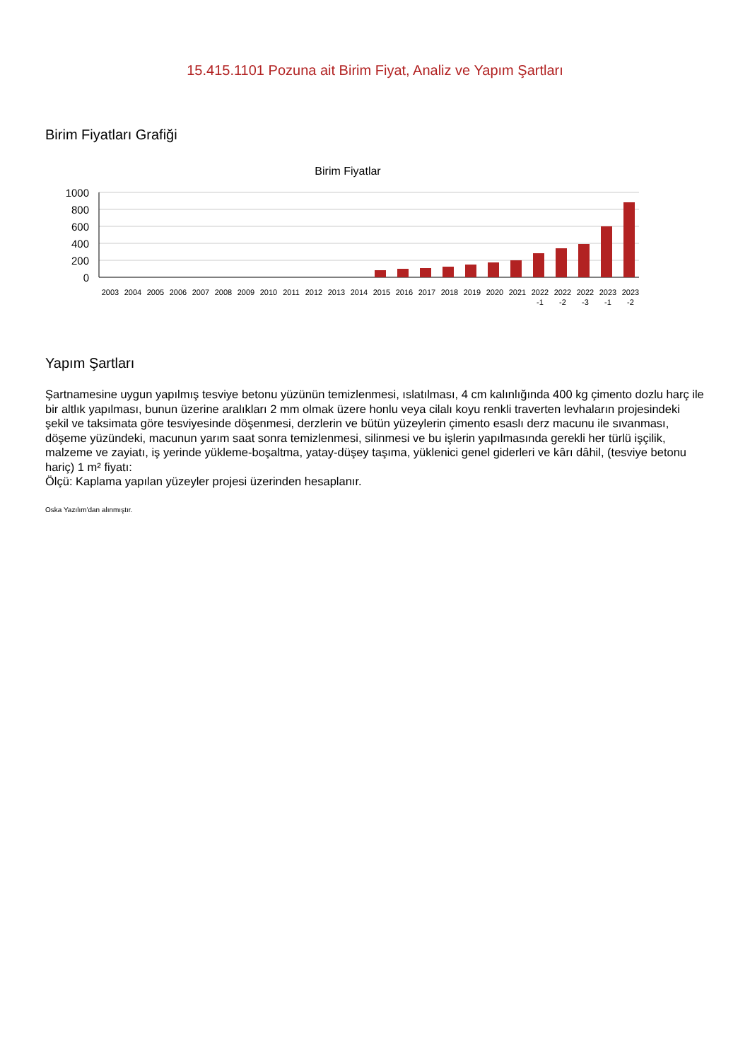15.415.1101 Pozuna ait Birim Fiyat, Analiz ve Yapım Şartları
Birim Fiyatları Grafiği
Birim Fiyatlar
1000
800
600
400
200
0
2003
2004
2005
2006
2007
2008
2009
2010
2011
2012
2013
2014
2015
2016
2017
2018
2019
2020
2021
2022
-1
2022
-2
2022
-3
2023
-1
2023
-2
Yapım Şartları
Şartnamesine uygun yapılmış tesviye betonu yüzünün temizlenmesi, ıslatılması, 4 cm kalınlığında 400 kg çimento dozlu harç ile bir altlık yapılması, bunun üzerine aralıkları 2 mm olmak üzere honlu veya cilalı koyu renkli traverten levhaların projesindeki şekil ve taksimata göre tesviyesinde döşenmesi, derzlerin ve bütün yüzeylerin çimento esaslı derz macunu ile sıvanması, döşeme yüzündeki, macunun yarım saat sonra temizlenmesi, silinmesi ve bu işlerin yapılmasında gerekli her türlü işçilik, malzeme ve zayiatı, iş yerinde yükleme-boşaltma, yatay-düşey taşıma, yüklenici genel giderleri ve kârı dâhil, (tesviye betonu hariç) 1 m² fiyatı:
Ölçü: Kaplama yapılan yüzeyler projesi üzerinden hesaplanır.
Oska Yazılım'dan alınmıştır.